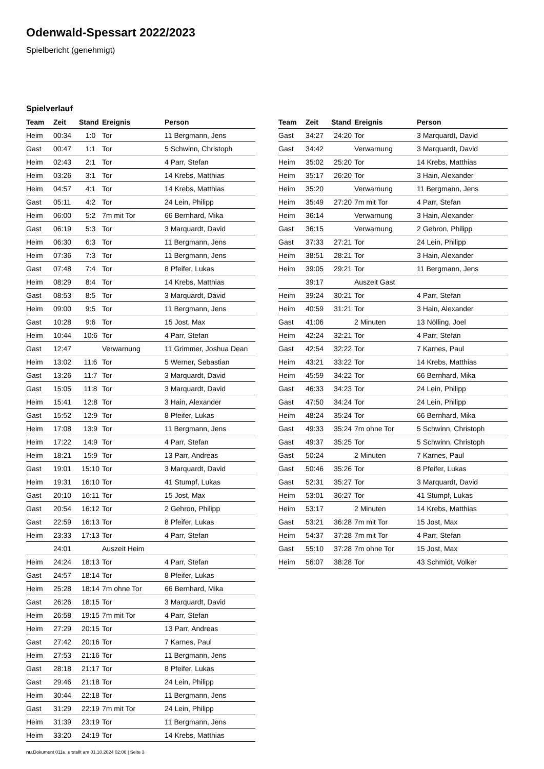Odenwald-Spessart 2022/2023
Spielbericht (genehmigt)
Spielverlauf
| Team | Zeit | Stand | Ereignis | Person |
| --- | --- | --- | --- | --- |
| Heim | 00:34 | 1:0 | Tor | 11 Bergmann, Jens |
| Gast | 00:47 | 1:1 | Tor | 5 Schwinn, Christoph |
| Heim | 02:43 | 2:1 | Tor | 4 Parr, Stefan |
| Heim | 03:26 | 3:1 | Tor | 14 Krebs, Matthias |
| Heim | 04:57 | 4:1 | Tor | 14 Krebs, Matthias |
| Gast | 05:11 | 4:2 | Tor | 24 Lein, Philipp |
| Heim | 06:00 | 5:2 | 7m mit Tor | 66 Bernhard, Mika |
| Gast | 06:19 | 5:3 | Tor | 3 Marquardt, David |
| Heim | 06:30 | 6:3 | Tor | 11 Bergmann, Jens |
| Heim | 07:36 | 7:3 | Tor | 11 Bergmann, Jens |
| Gast | 07:48 | 7:4 | Tor | 8 Pfeifer, Lukas |
| Heim | 08:29 | 8:4 | Tor | 14 Krebs, Matthias |
| Gast | 08:53 | 8:5 | Tor | 3 Marquardt, David |
| Heim | 09:00 | 9:5 | Tor | 11 Bergmann, Jens |
| Gast | 10:28 | 9:6 | Tor | 15 Jost, Max |
| Heim | 10:44 | 10:6 | Tor | 4 Parr, Stefan |
| Gast | 12:47 | | Verwarnung | 11 Grimmer, Joshua Dean |
| Heim | 13:02 | 11:6 | Tor | 5 Werner, Sebastian |
| Gast | 13:26 | 11:7 | Tor | 3 Marquardt, David |
| Gast | 15:05 | 11:8 | Tor | 3 Marquardt, David |
| Heim | 15:41 | 12:8 | Tor | 3 Hain, Alexander |
| Gast | 15:52 | 12:9 | Tor | 8 Pfeifer, Lukas |
| Heim | 17:08 | 13:9 | Tor | 11 Bergmann, Jens |
| Heim | 17:22 | 14:9 | Tor | 4 Parr, Stefan |
| Heim | 18:21 | 15:9 | Tor | 13 Parr, Andreas |
| Gast | 19:01 | 15:10 | Tor | 3 Marquardt, David |
| Heim | 19:31 | 16:10 | Tor | 41 Stumpf, Lukas |
| Gast | 20:10 | 16:11 | Tor | 15 Jost, Max |
| Gast | 20:54 | 16:12 | Tor | 2 Gehron, Philipp |
| Gast | 22:59 | 16:13 | Tor | 8 Pfeifer, Lukas |
| Heim | 23:33 | 17:13 | Tor | 4 Parr, Stefan |
| | 24:01 | | Auszeit Heim | |
| Heim | 24:24 | 18:13 | Tor | 4 Parr, Stefan |
| Gast | 24:57 | 18:14 | Tor | 8 Pfeifer, Lukas |
| Heim | 25:28 | 18:14 | 7m ohne Tor | 66 Bernhard, Mika |
| Gast | 26:26 | 18:15 | Tor | 3 Marquardt, David |
| Heim | 26:58 | 19:15 | 7m mit Tor | 4 Parr, Stefan |
| Heim | 27:29 | 20:15 | Tor | 13 Parr, Andreas |
| Gast | 27:42 | 20:16 | Tor | 7 Karnes, Paul |
| Heim | 27:53 | 21:16 | Tor | 11 Bergmann, Jens |
| Gast | 28:18 | 21:17 | Tor | 8 Pfeifer, Lukas |
| Gast | 29:46 | 21:18 | Tor | 24 Lein, Philipp |
| Heim | 30:44 | 22:18 | Tor | 11 Bergmann, Jens |
| Gast | 31:29 | 22:19 | 7m mit Tor | 24 Lein, Philipp |
| Heim | 31:39 | 23:19 | Tor | 11 Bergmann, Jens |
| Heim | 33:20 | 24:19 | Tor | 14 Krebs, Matthias |
| Team | Zeit | Stand | Ereignis | Person |
| --- | --- | --- | --- | --- |
| Gast | 34:27 | 24:20 | Tor | 3 Marquardt, David |
| Gast | 34:42 | | Verwarnung | 3 Marquardt, David |
| Heim | 35:02 | 25:20 | Tor | 14 Krebs, Matthias |
| Heim | 35:17 | 26:20 | Tor | 3 Hain, Alexander |
| Heim | 35:20 | | Verwarnung | 11 Bergmann, Jens |
| Heim | 35:49 | 27:20 | 7m mit Tor | 4 Parr, Stefan |
| Heim | 36:14 | | Verwarnung | 3 Hain, Alexander |
| Gast | 36:15 | | Verwarnung | 2 Gehron, Philipp |
| Gast | 37:33 | 27:21 | Tor | 24 Lein, Philipp |
| Heim | 38:51 | 28:21 | Tor | 3 Hain, Alexander |
| Heim | 39:05 | 29:21 | Tor | 11 Bergmann, Jens |
| | 39:17 | | Auszeit Gast | |
| Heim | 39:24 | 30:21 | Tor | 4 Parr, Stefan |
| Heim | 40:59 | 31:21 | Tor | 3 Hain, Alexander |
| Gast | 41:06 | | 2 Minuten | 13 Nölling, Joel |
| Heim | 42:24 | 32:21 | Tor | 4 Parr, Stefan |
| Gast | 42:54 | 32:22 | Tor | 7 Karnes, Paul |
| Heim | 43:21 | 33:22 | Tor | 14 Krebs, Matthias |
| Heim | 45:59 | 34:22 | Tor | 66 Bernhard, Mika |
| Gast | 46:33 | 34:23 | Tor | 24 Lein, Philipp |
| Gast | 47:50 | 34:24 | Tor | 24 Lein, Philipp |
| Heim | 48:24 | 35:24 | Tor | 66 Bernhard, Mika |
| Gast | 49:33 | 35:24 | 7m ohne Tor | 5 Schwinn, Christoph |
| Gast | 49:37 | 35:25 | Tor | 5 Schwinn, Christoph |
| Gast | 50:24 | | 2 Minuten | 7 Karnes, Paul |
| Gast | 50:46 | 35:26 | Tor | 8 Pfeifer, Lukas |
| Gast | 52:31 | 35:27 | Tor | 3 Marquardt, David |
| Heim | 53:01 | 36:27 | Tor | 41 Stumpf, Lukas |
| Heim | 53:17 | | 2 Minuten | 14 Krebs, Matthias |
| Gast | 53:21 | 36:28 | 7m mit Tor | 15 Jost, Max |
| Heim | 54:37 | 37:28 | 7m mit Tor | 4 Parr, Stefan |
| Gast | 55:10 | 37:28 | 7m ohne Tor | 15 Jost, Max |
| Heim | 56:07 | 38:28 | Tor | 43 Schmidt, Volker |
nu.Dokument 011e, erstellt am 01.10.2024 02:06 | Seite 3